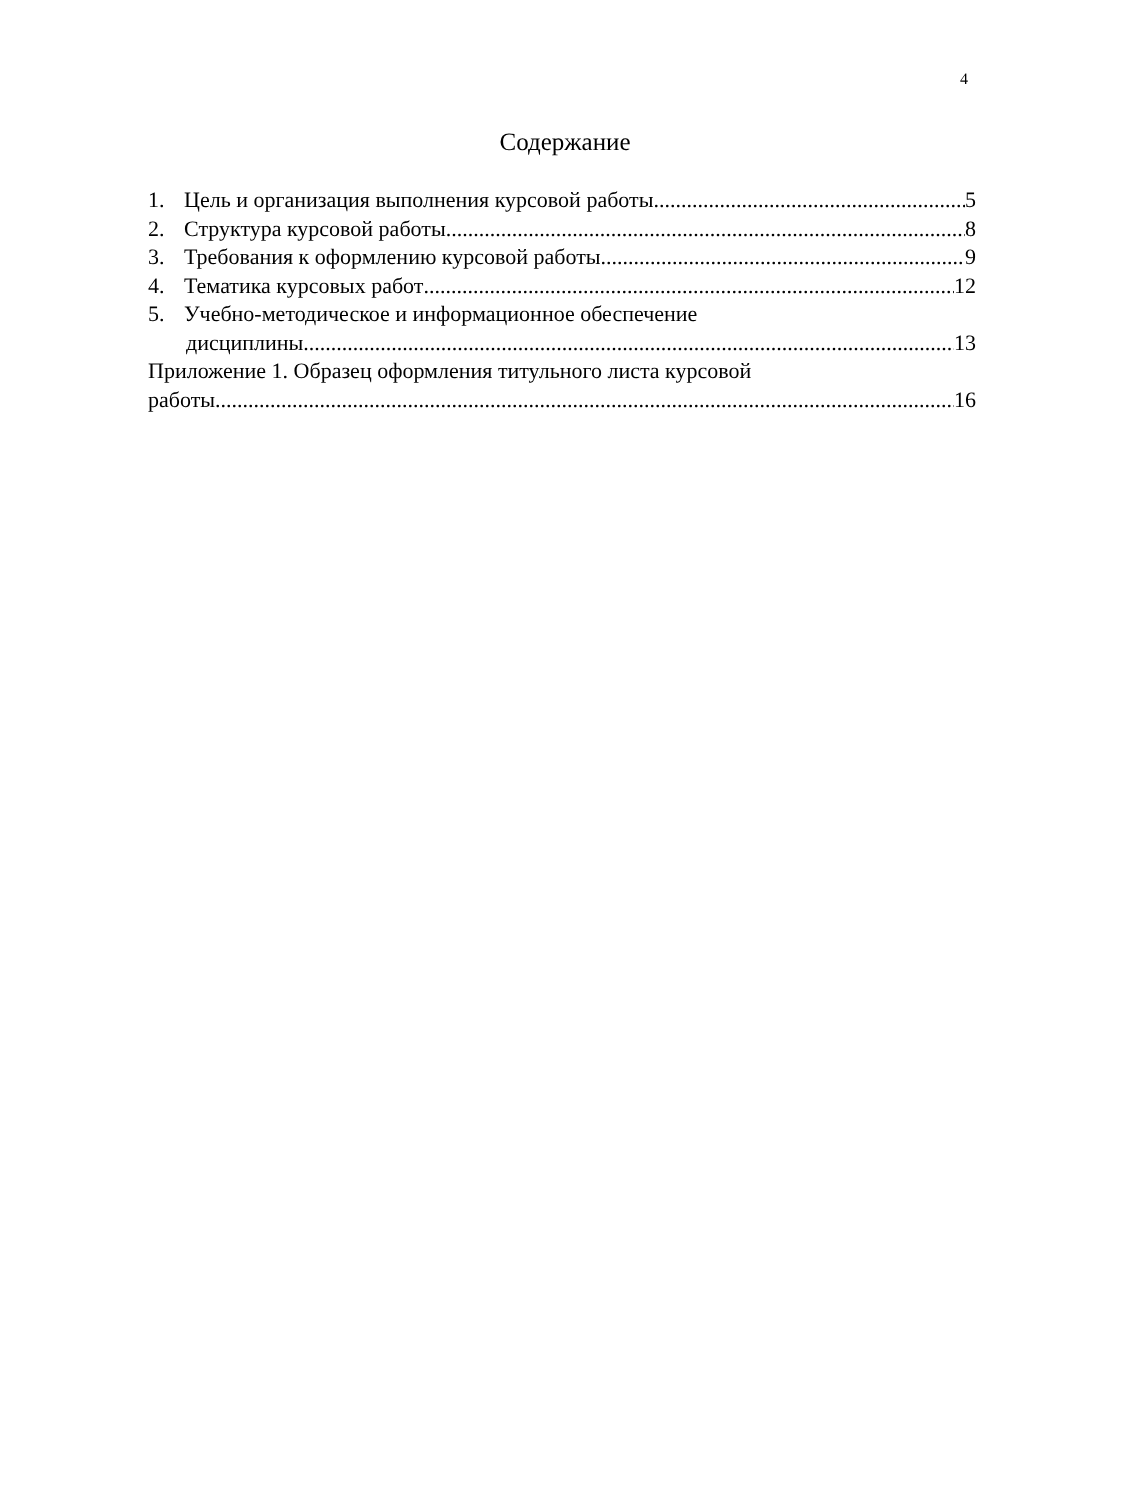4
Содержание
1. Цель и организация выполнения курсовой работы 5
2. Структура курсовой работы 8
3. Требования к оформлению курсовой работы 9
4. Тематика курсовых работ 12
5. Учебно-методическое и информационное обеспечение
дисциплины 13
Приложение 1. Образец оформления титульного листа курсовой
работы 16